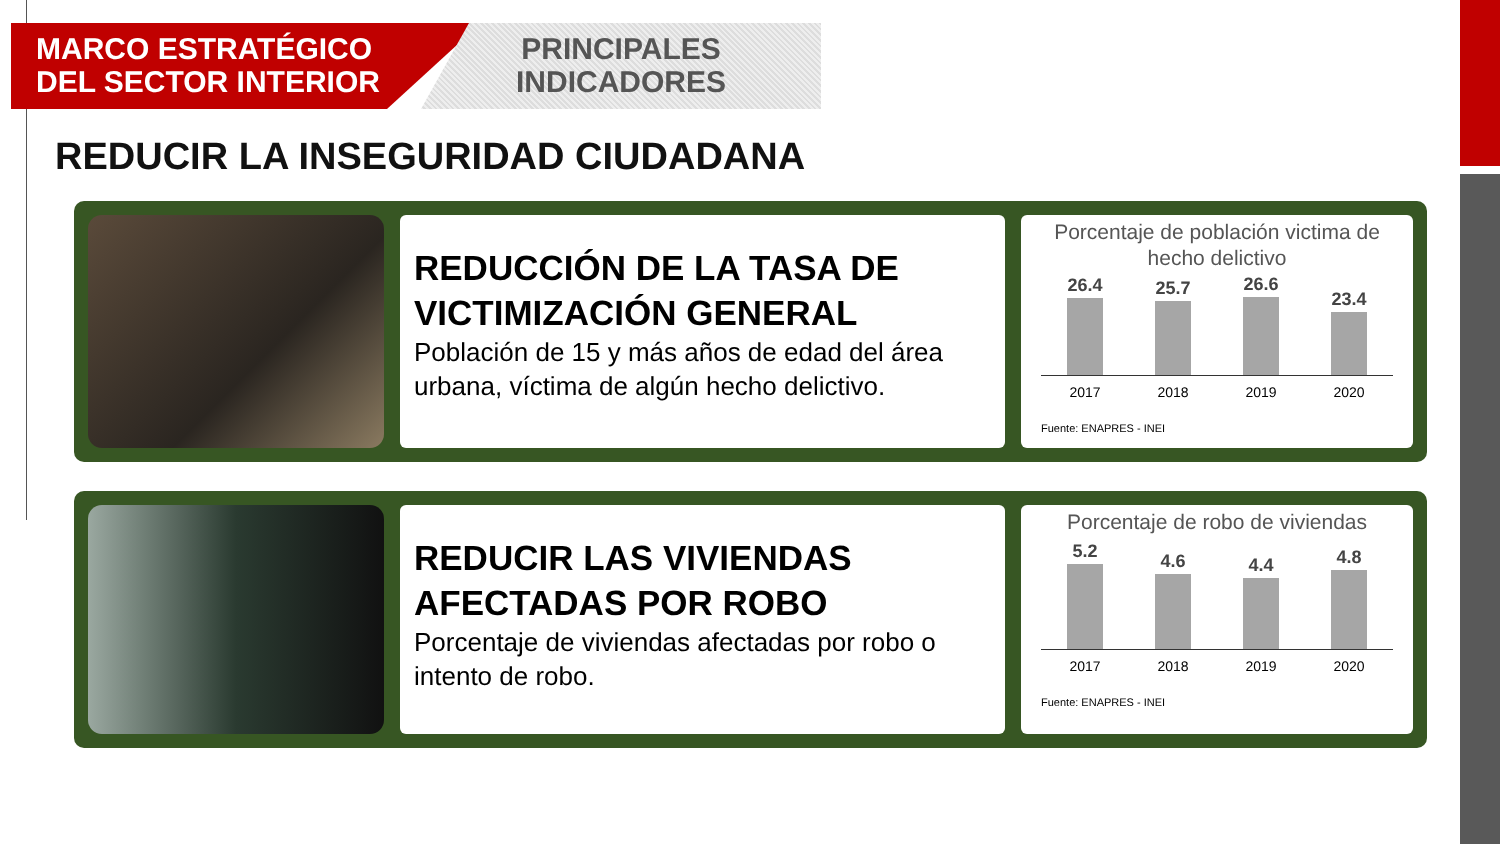MARCO ESTRATÉGICO DEL SECTOR INTERIOR
PRINCIPALES
INDICADORES
REDUCIR LA INSEGURIDAD CIUDADANA
REDUCCIÓN DE LA TASA DE VICTIMIZACIÓN GENERAL
Población de 15 y más años de edad del área urbana, víctima de algún hecho delictivo.
Porcentaje de población victima de hecho delictivo
26.4
25.7
26.6
23.4
2017 2018 2019 2020
Fuente: ENAPRES - INEI
REDUCIR LAS VIVIENDAS AFECTADAS POR ROBO
Porcentaje de viviendas afectadas por robo o intento de robo.
Porcentaje de robo de viviendas
5.2
4.6
4.4
4.8
2017 2018 2019 2020
Fuente: ENAPRES - INEI